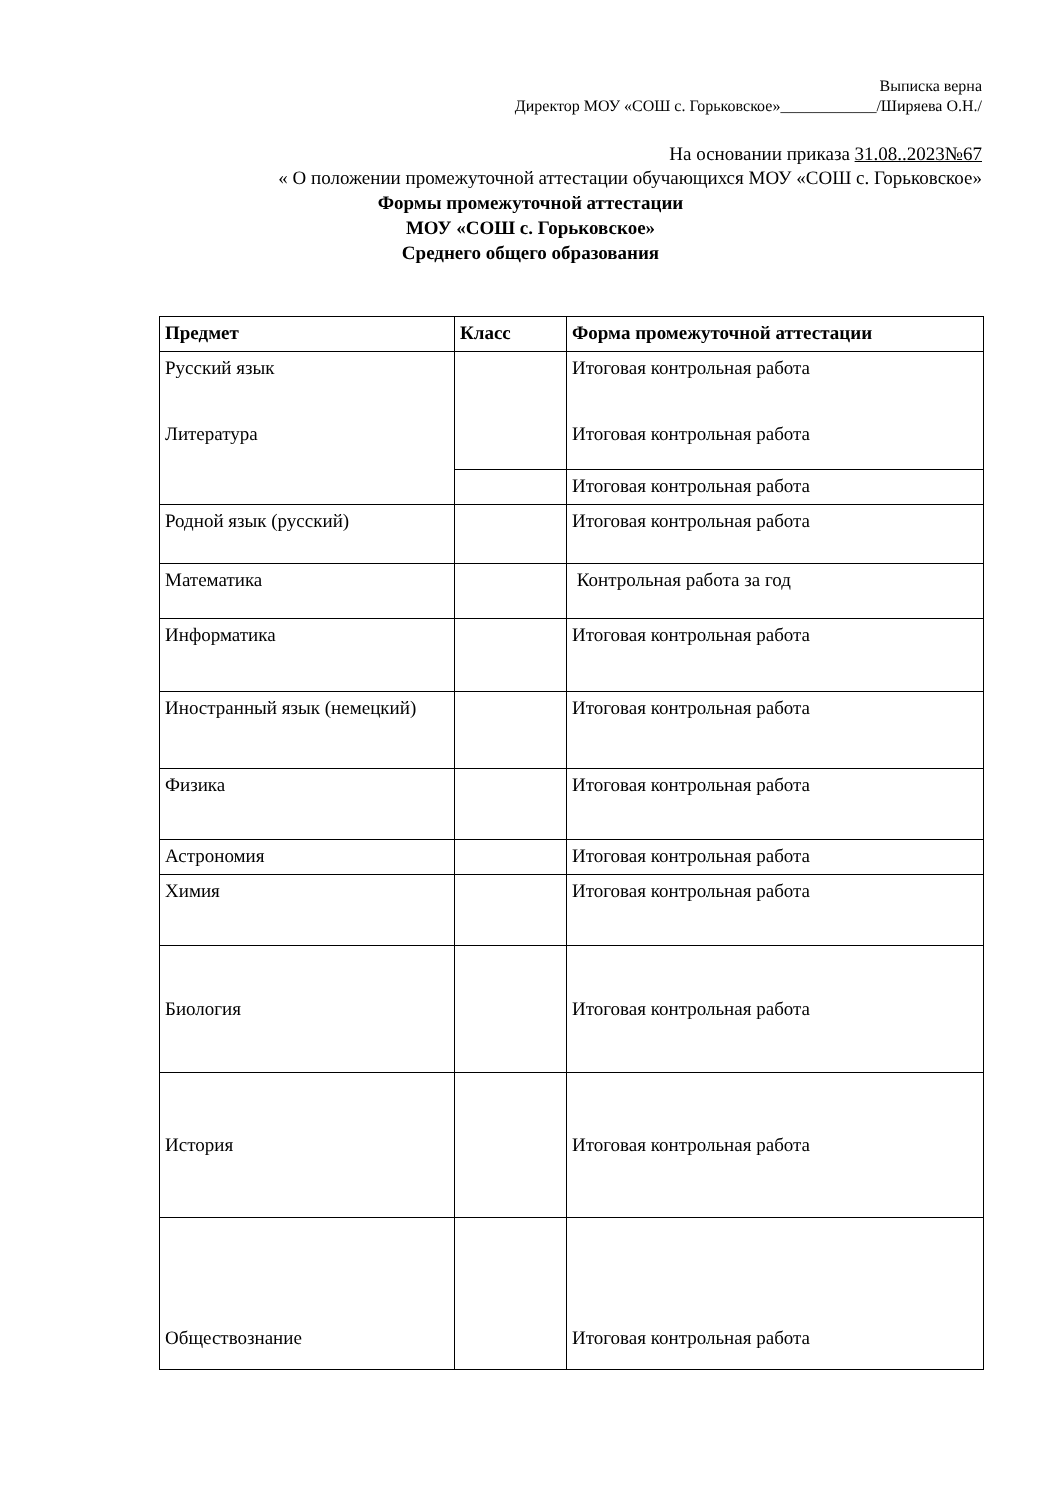Выписка верна
Директор МОУ «СОШ с. Горьковское»____________/Ширяева О.Н./
На основании приказа 31.08..2023№67
« О положении промежуточной аттестации обучающихся МОУ «СОШ с. Горьковское»
Формы промежуточной аттестации
МОУ «СОШ с. Горьковское»
Среднего общего образования
| Предмет | Класс | Форма промежуточной аттестации |
| --- | --- | --- |
| Русский язык Литература | | Итоговая контрольная работа Итоговая контрольная работа |
| | | Итоговая контрольная работа |
| Родной язык (русский) | | Итоговая контрольная работа |
| Математика | | Контрольная работа за год |
| Информатика | | Итоговая контрольная работа |
| Иностранный язык (немецкий) | | Итоговая контрольная работа |
| Физика | | Итоговая контрольная работа |
| Астрономия | | Итоговая контрольная работа |
| Химия | | Итоговая контрольная работа |
| Биология | | Итоговая контрольная работа |
| История | | Итоговая контрольная работа |
| Обществознание | | Итоговая контрольная работа |